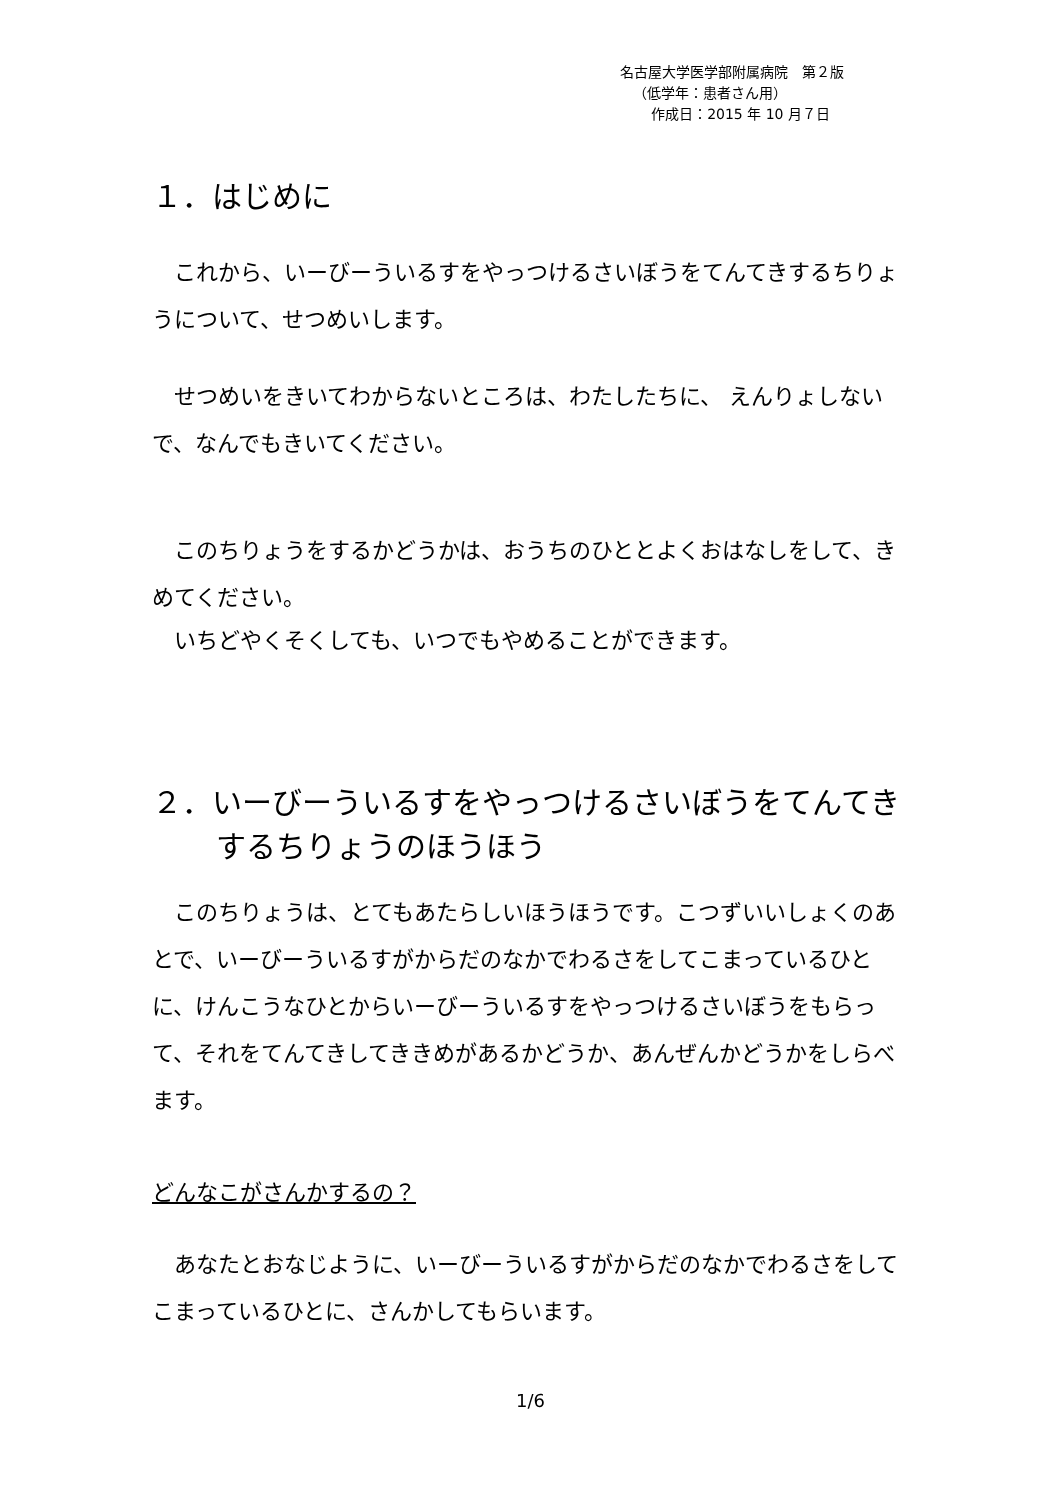名古屋大学医学部附属病院　第２版
（低学年：患者さん用）
作成日：2015 年 10 月７日
１．はじめに
　これから、いーびーういるすをやっつけるさいぼうをてんてきするちりょうについて、せつめいします。
　せつめいをきいてわからないところは、わたしたちに、 えんりょしないで、なんでもきいてください。
　このちりょうをするかどうかは、おうちのひととよくおはなしをして、きめてください。
　いちどやくそくしても、いつでもやめることができます。
２．いーびーういるすをやっつけるさいぼうをてんてきするちりょうのほうほう
　このちりょうは、とてもあたらしいほうほうです。こつずいいしょくのあとで、いーびーういるすがからだのなかでわるさをしてこまっているひとに、けんこうなひとからいーびーういるすをやっつけるさいぼうをもらって、それをてんてきしてききめがあるかどうか、あんぜんかどうかをしらべます。
どんなこがさんかするの？
　あなたとおなじように、いーびーういるすがからだのなかでわるさをしてこまっているひとに、さんかしてもらいます。
1/6